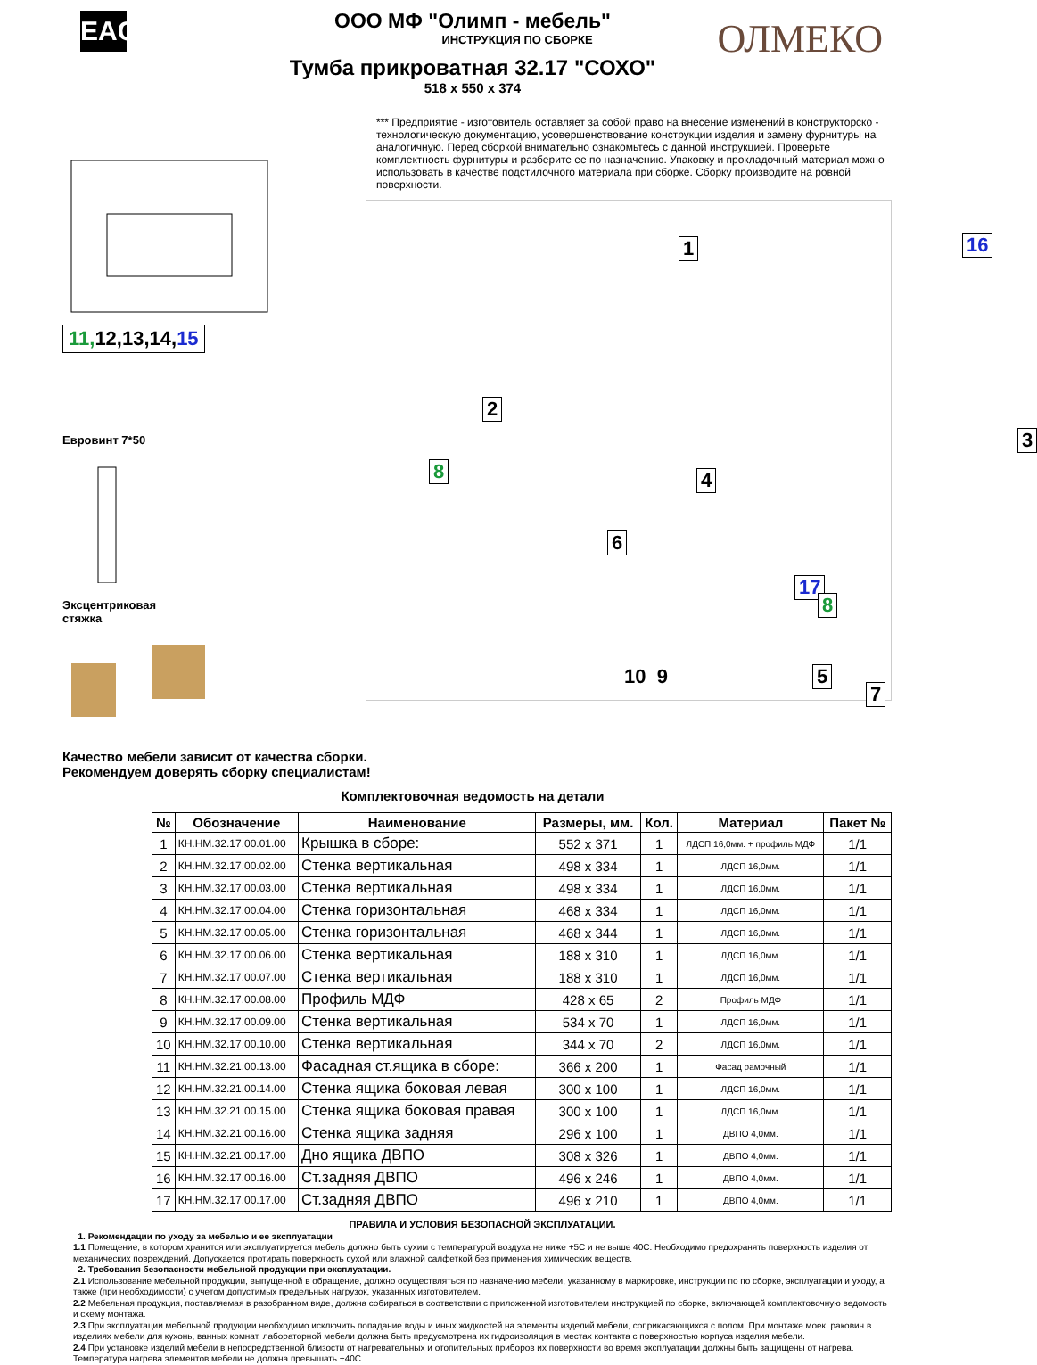EAC
ОЛМЕКО
ООО МФ "Олимп - мебель"
ИНСТРУКЦИЯ ПО СБОРКЕ
Тумба прикроватная 32.17 "СОХО"
518 x 550 x 374
11, 12,13,14,15
Евровинт 7*50
Эксцентриковая
стяжка
*** Предприятие - изготовитель оставляет за собой право на внесение изменений в конструкторско - технологическую документацию, усовершенствование конструкции изделия и замену фурнитуры на аналогичную. Перед сборкой внимательно ознакомьтесь с данной инструкцией. Проверьте комплектность фурнитуры и разберите ее по назначению. Упаковку и прокладочный материал можно использовать в качестве подстилочного материала при сборке. Сборку производите на ровной поверхности.
1 16
2
3
4 8
6
17
8
5
7
10 9
Качество мебели зависит от качества сборки.
Рекомендуем доверять сборку специалистам!
Комплектовочная ведомость на детали
| № | Обозначение | Наименование | Размеры, мм. | Кол. | Материал | Пакет № |
| --- | --- | --- | --- | --- | --- | --- |
| 1 | КН.НМ.32.17.00.01.00 | Крышка в сборе: | 552 x 371 | 1 | ЛДСП 16,0мм. + профиль МДФ | 1/1 |
| 2 | КН.НМ.32.17.00.02.00 | Стенка вертикальная | 498 x 334 | 1 | ЛДСП 16,0мм. | 1/1 |
| 3 | КН.НМ.32.17.00.03.00 | Стенка вертикальная | 498 x 334 | 1 | ЛДСП 16,0мм. | 1/1 |
| 4 | КН.НМ.32.17.00.04.00 | Стенка горизонтальная | 468 x 334 | 1 | ЛДСП 16,0мм. | 1/1 |
| 5 | КН.НМ.32.17.00.05.00 | Стенка горизонтальная | 468 x 344 | 1 | ЛДСП 16,0мм. | 1/1 |
| 6 | КН.НМ.32.17.00.06.00 | Стенка вертикальная | 188 x 310 | 1 | ЛДСП 16,0мм. | 1/1 |
| 7 | КН.НМ.32.17.00.07.00 | Стенка вертикальная | 188 x 310 | 1 | ЛДСП 16,0мм. | 1/1 |
| 8 | КН.НМ.32.17.00.08.00 | Профиль МДФ | 428 x 65 | 2 | Профиль МДФ | 1/1 |
| 9 | КН.НМ.32.17.00.09.00 | Стенка вертикальная | 534 x 70 | 1 | ЛДСП 16,0мм. | 1/1 |
| 10 | КН.НМ.32.17.00.10.00 | Стенка вертикальная | 344 x 70 | 2 | ЛДСП 16,0мм. | 1/1 |
| 11 | КН.НМ.32.21.00.13.00 | Фасадная ст.ящика в сборе: | 366 x 200 | 1 | Фасад рамочный | 1/1 |
| 12 | КН.НМ.32.21.00.14.00 | Стенка ящика боковая левая | 300 x 100 | 1 | ЛДСП 16,0мм. | 1/1 |
| 13 | КН.НМ.32.21.00.15.00 | Стенка ящика боковая правая | 300 x 100 | 1 | ЛДСП 16,0мм. | 1/1 |
| 14 | КН.НМ.32.21.00.16.00 | Стенка ящика задняя | 296 x 100 | 1 | ДВПО 4,0мм. | 1/1 |
| 15 | КН.НМ.32.21.00.17.00 | Дно ящика ДВПО | 308 x 326 | 1 | ДВПО 4,0мм. | 1/1 |
| 16 | КН.НМ.32.17.00.16.00 | Ст.задняя ДВПО | 496 x 246 | 1 | ДВПО 4,0мм. | 1/1 |
| 17 | КН.НМ.32.17.00.17.00 | Ст.задняя ДВПО | 496 x 210 | 1 | ДВПО 4,0мм. | 1/1 |
ПРАВИЛА И УСЛОВИЯ БЕЗОПАСНОЙ ЭКСПЛУАТАЦИИ.
1. Рекомендации по уходу за мебелью и ее эксплуатации
1.1 Помещение, в котором хранится или эксплуатируется мебель должно быть сухим с температурой воздуха не ниже +5С и не выше 40С. Необходимо предохранять поверхность изделия от механических повреждений. Допускается протирать поверхность сухой или влажной салфеткой без применения химических веществ.
2. Требования безопасности мебельной продукции при эксплуатации.
2.1 Использование мебельной продукции, выпущенной в обращение, должно осуществляться по назначению мебели, указанному в маркировке, инструкции по по сборке, эксплуатации и уходу, а также (при необходимости) с учетом допустимых предельных нагрузок, указанных изготовителем.
2.2 Мебельная продукция, поставляемая в разобранном виде, должна собираться в соответствии с приложенной изготовителем инструкцией по сборке, включающей комплектовочную ведомость и схему монтажа.
2.3 При эксплуатации мебельной продукции необходимо исключить попадание воды и иных жидкостей на элементы изделий мебели, соприкасающихся с полом. При монтаже моек, раковин в изделиях мебели для кухонь, ванных комнат, лабораторной мебели должна быть предусмотрена их гидроизоляция в местах контакта с поверхностью корпуса изделия мебели.
2.4 При установке изделий мебели в непосредственной близости от нагревательных и отопительных приборов их поверхности во время эксплуатации должны быть защищены от нагрева. Температура нагрева элементов мебели не должна превышать +40С.